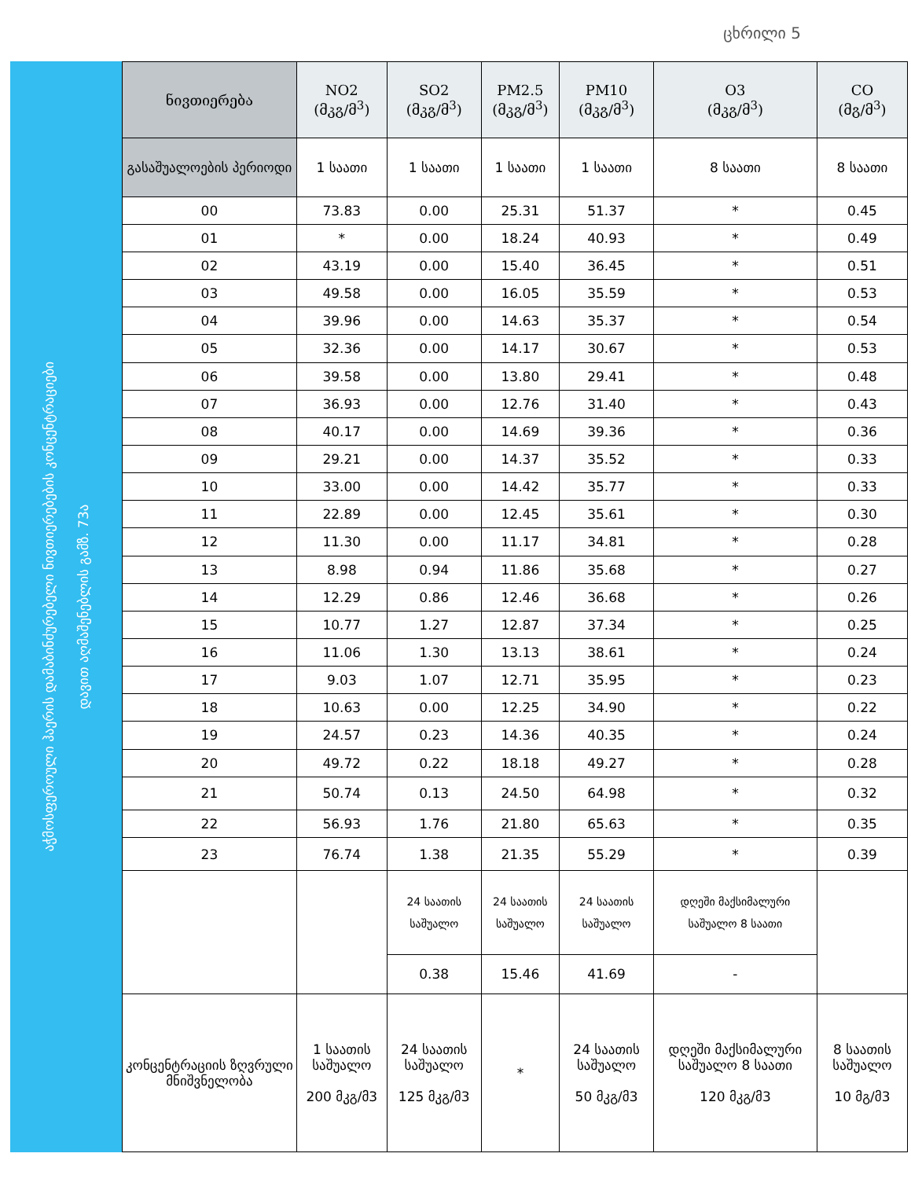ცხრილი 5
აჭმოსფეროული ჰაერის დამაბინძურებელი ნივთიერებების კონცენტრაციები
დავით აღმაშენებლის გამზ. 73ა
| ნივთიერება | NO2 (მკგ/მ<sup>3</sup>) | SO2 (მკგ/მ<sup>3</sup>) | PM2.5 (მკგ/მ<sup>3</sup>) | PM10 (მკგ/მ<sup>3</sup>) | O3 (მკგ/მ<sup>3</sup>) | CO (მგ/მ<sup>3</sup>) |
| --- | --- | --- | --- | --- | --- | --- |
| გასაშუალოების პერიოდი | 1 საათი | 1 საათი | 1 საათი | 1 საათი | 8 საათი | 8 საათი |
| 00 | 73.83 | 0.00 | 25.31 | 51.37 | * | 0.45 |
| 01 | * | 0.00 | 18.24 | 40.93 | * | 0.49 |
| 02 | 43.19 | 0.00 | 15.40 | 36.45 | * | 0.51 |
| 03 | 49.58 | 0.00 | 16.05 | 35.59 | * | 0.53 |
| 04 | 39.96 | 0.00 | 14.63 | 35.37 | * | 0.54 |
| 05 | 32.36 | 0.00 | 14.17 | 30.67 | * | 0.53 |
| 06 | 39.58 | 0.00 | 13.80 | 29.41 | * | 0.48 |
| 07 | 36.93 | 0.00 | 12.76 | 31.40 | * | 0.43 |
| 08 | 40.17 | 0.00 | 14.69 | 39.36 | * | 0.36 |
| 09 | 29.21 | 0.00 | 14.37 | 35.52 | * | 0.33 |
| 10 | 33.00 | 0.00 | 14.42 | 35.77 | * | 0.33 |
| 11 | 22.89 | 0.00 | 12.45 | 35.61 | * | 0.30 |
| 12 | 11.30 | 0.00 | 11.17 | 34.81 | * | 0.28 |
| 13 | 8.98 | 0.94 | 11.86 | 35.68 | * | 0.27 |
| 14 | 12.29 | 0.86 | 12.46 | 36.68 | * | 0.26 |
| 15 | 10.77 | 1.27 | 12.87 | 37.34 | * | 0.25 |
| 16 | 11.06 | 1.30 | 13.13 | 38.61 | * | 0.24 |
| 17 | 9.03 | 1.07 | 12.71 | 35.95 | * | 0.23 |
| 18 | 10.63 | 0.00 | 12.25 | 34.90 | * | 0.22 |
| 19 | 24.57 | 0.23 | 14.36 | 40.35 | * | 0.24 |
| 20 | 49.72 | 0.22 | 18.18 | 49.27 | * | 0.28 |
| 21 | 50.74 | 0.13 | 24.50 | 64.98 | * | 0.32 |
| 22 | 56.93 | 1.76 | 21.80 | 65.63 | * | 0.35 |
| 23 | 76.74 | 1.38 | 21.35 | 55.29 | * | 0.39 |
| | | 24 საათის საშუალო | 24 საათის საშუალო | 24 საათის საშუალო | დღეში მაქსიმალური საშუალო 8 საათი | |
| | | 0.38 | 15.46 | 41.69 | - | |
| კონცენტრაციის ზღვრული მნიშვნელობა | 1 საათის საშუალო 200 მკგ/მ3 | 24 საათის საშუალო 125 მკგ/მ3 | * | 24 საათის საშუალო 50 მკგ/მ3 | დღეში მაქსიმალური საშუალო 8 საათი 120 მკგ/მ3 | 8 საათის საშუალო 10 მგ/მ3 |